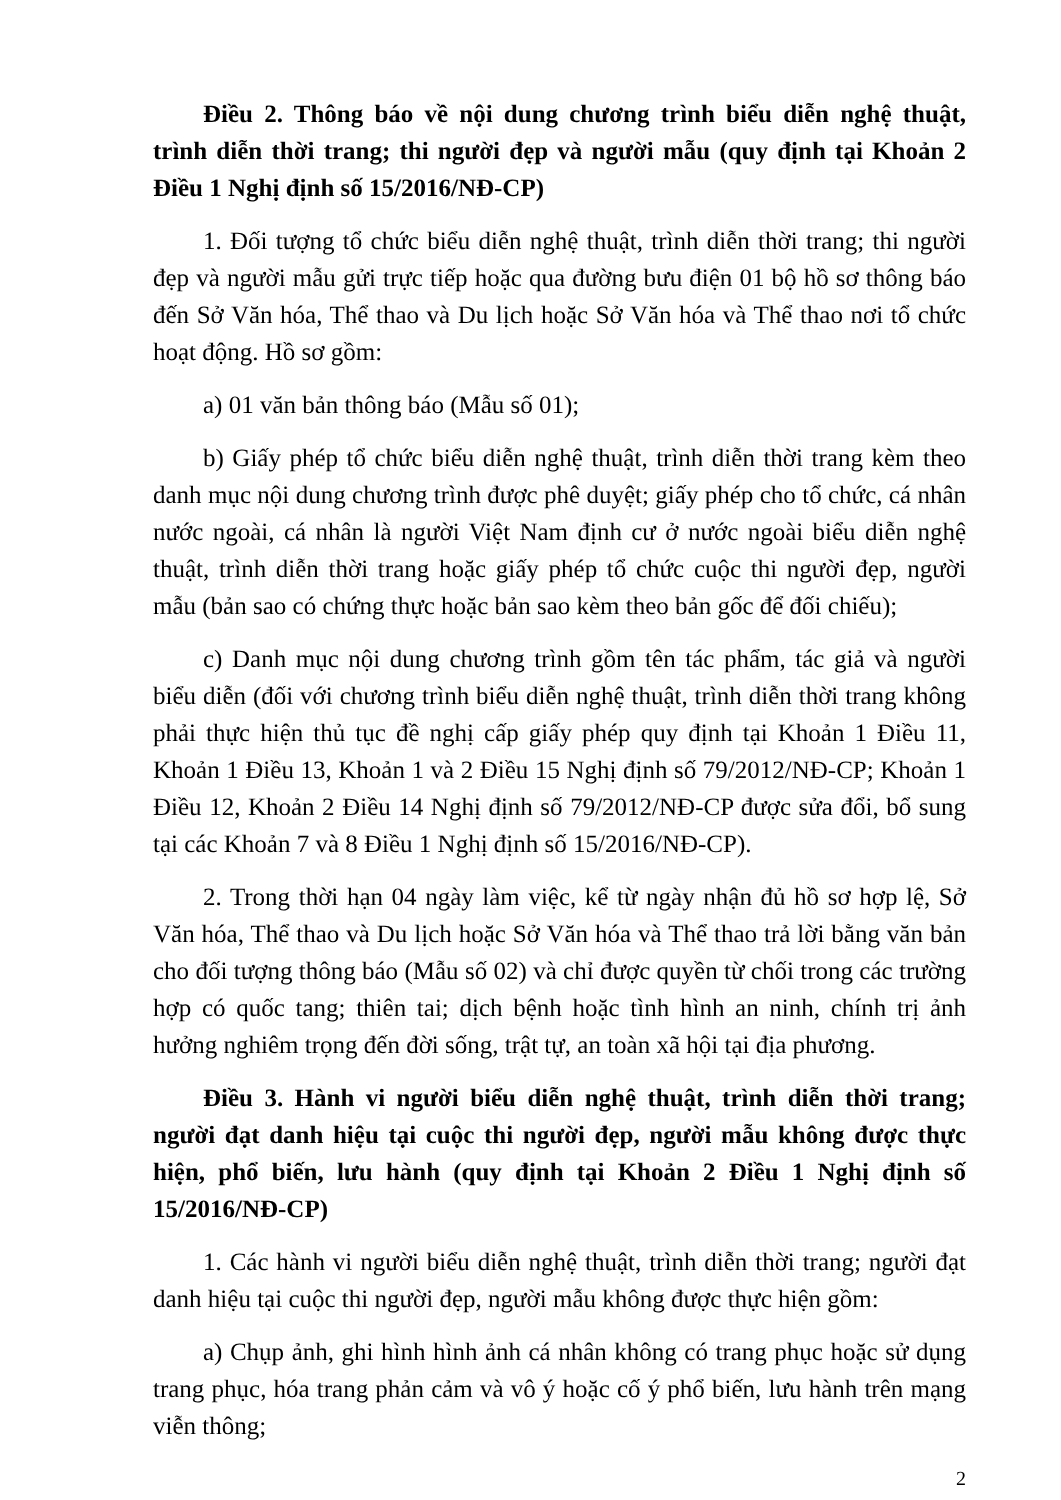Điều 2. Thông báo về nội dung chương trình biểu diễn nghệ thuật, trình diễn thời trang; thi người đẹp và người mẫu (quy định tại Khoản 2 Điều 1 Nghị định số 15/2016/NĐ-CP)
1. Đối tượng tổ chức biểu diễn nghệ thuật, trình diễn thời trang; thi người đẹp và người mẫu gửi trực tiếp hoặc qua đường bưu điện 01 bộ hồ sơ thông báo đến Sở Văn hóa, Thể thao và Du lịch hoặc Sở Văn hóa và Thể thao nơi tổ chức hoạt động. Hồ sơ gồm:
a) 01 văn bản thông báo (Mẫu số 01);
b) Giấy phép tổ chức biểu diễn nghệ thuật, trình diễn thời trang kèm theo danh mục nội dung chương trình được phê duyệt; giấy phép cho tổ chức, cá nhân nước ngoài, cá nhân là người Việt Nam định cư ở nước ngoài biểu diễn nghệ thuật, trình diễn thời trang hoặc giấy phép tổ chức cuộc thi người đẹp, người mẫu (bản sao có chứng thực hoặc bản sao kèm theo bản gốc để đối chiếu);
c) Danh mục nội dung chương trình gồm tên tác phẩm, tác giả và người biểu diễn (đối với chương trình biểu diễn nghệ thuật, trình diễn thời trang không phải thực hiện thủ tục đề nghị cấp giấy phép quy định tại Khoản 1 Điều 11, Khoản 1 Điều 13, Khoản 1 và 2 Điều 15 Nghị định số 79/2012/NĐ-CP; Khoản 1 Điều 12, Khoản 2 Điều 14 Nghị định số 79/2012/NĐ-CP được sửa đổi, bổ sung tại các Khoản 7 và 8 Điều 1 Nghị định số 15/2016/NĐ-CP).
2. Trong thời hạn 04 ngày làm việc, kể từ ngày nhận đủ hồ sơ hợp lệ, Sở Văn hóa, Thể thao và Du lịch hoặc Sở Văn hóa và Thể thao trả lời bằng văn bản cho đối tượng thông báo (Mẫu số 02) và chỉ được quyền từ chối trong các trường hợp có quốc tang; thiên tai; dịch bệnh hoặc tình hình an ninh, chính trị ảnh hưởng nghiêm trọng đến đời sống, trật tự, an toàn xã hội tại địa phương.
Điều 3. Hành vi người biểu diễn nghệ thuật, trình diễn thời trang; người đạt danh hiệu tại cuộc thi người đẹp, người mẫu không được thực hiện, phổ biến, lưu hành (quy định tại Khoản 2 Điều 1 Nghị định số 15/2016/NĐ-CP)
1. Các hành vi người biểu diễn nghệ thuật, trình diễn thời trang; người đạt danh hiệu tại cuộc thi người đẹp, người mẫu không được thực hiện gồm:
a) Chụp ảnh, ghi hình hình ảnh cá nhân không có trang phục hoặc sử dụng trang phục, hóa trang phản cảm và vô ý hoặc cố ý phổ biến, lưu hành trên mạng viễn thông;
2